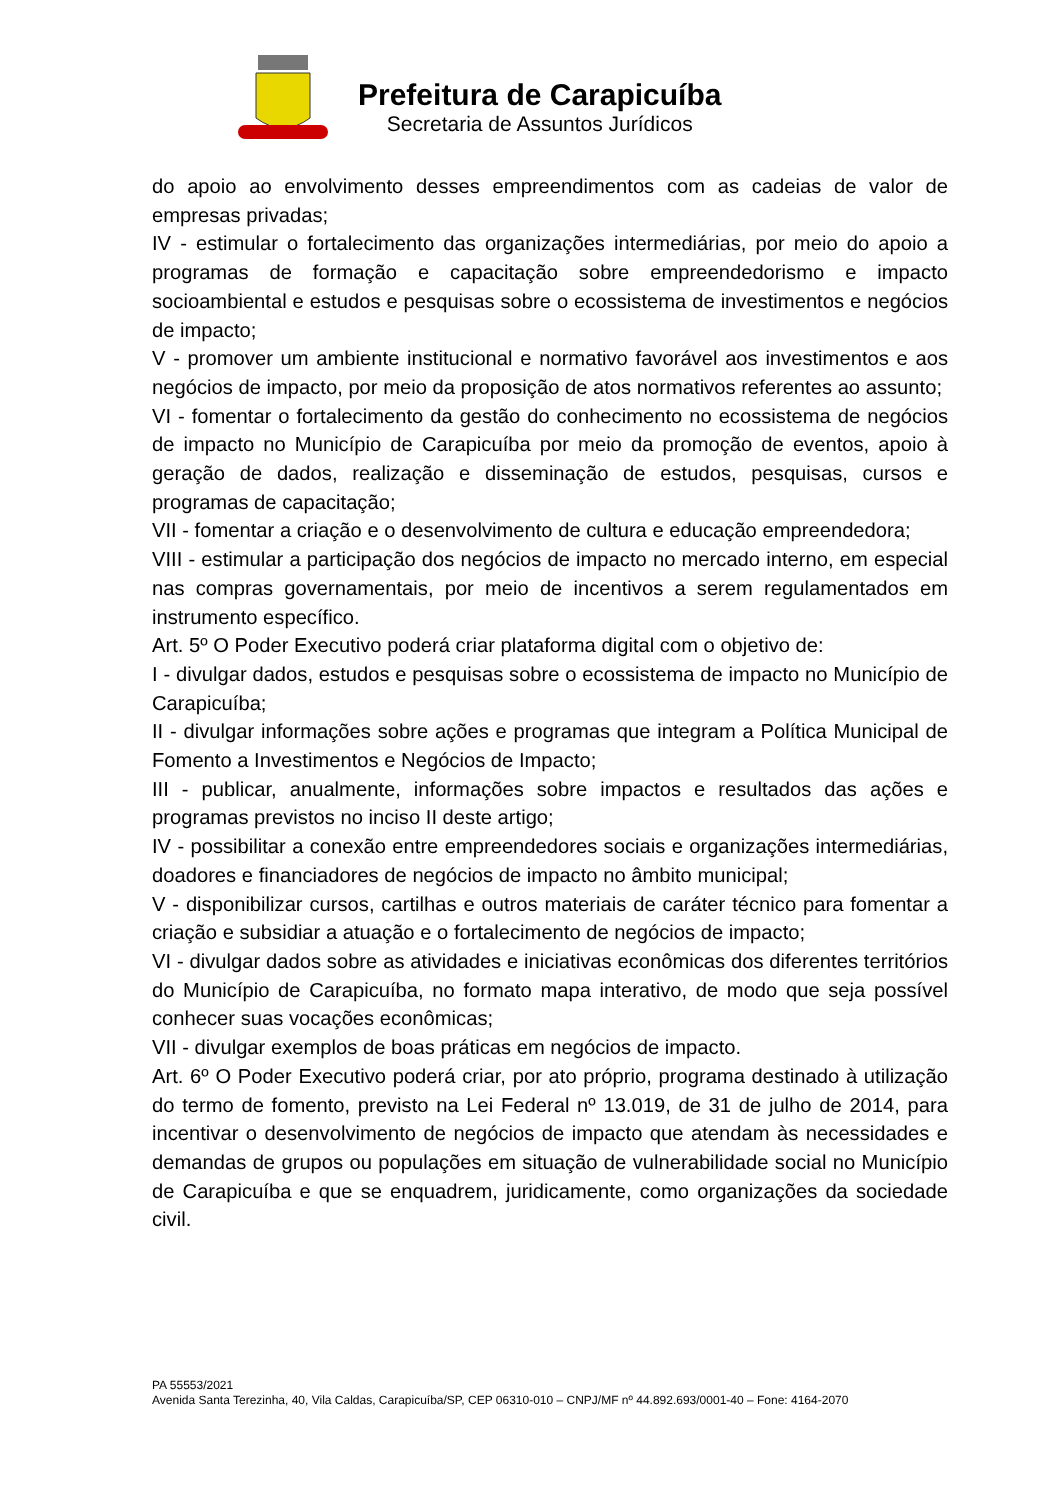Prefeitura de Carapicuíba
Secretaria de Assuntos Jurídicos
do apoio ao envolvimento desses empreendimentos com as cadeias de valor de empresas privadas;
IV - estimular o fortalecimento das organizações intermediárias, por meio do apoio a programas de formação e capacitação sobre empreendedorismo e impacto socioambiental e estudos e pesquisas sobre o ecossistema de investimentos e negócios de impacto;
V - promover um ambiente institucional e normativo favorável aos investimentos e aos negócios de impacto, por meio da proposição de atos normativos referentes ao assunto;
VI - fomentar o fortalecimento da gestão do conhecimento no ecossistema de negócios de impacto no Município de Carapicuíba por meio da promoção de eventos, apoio à geração de dados, realização e disseminação de estudos, pesquisas, cursos e programas de capacitação;
VII - fomentar a criação e o desenvolvimento de cultura e educação empreendedora;
VIII - estimular a participação dos negócios de impacto no mercado interno, em especial nas compras governamentais, por meio de incentivos a serem regulamentados em instrumento específico.
Art. 5º O Poder Executivo poderá criar plataforma digital com o objetivo de:
I - divulgar dados, estudos e pesquisas sobre o ecossistema de impacto no Município de Carapicuíba;
II - divulgar informações sobre ações e programas que integram a Política Municipal de Fomento a Investimentos e Negócios de Impacto;
III - publicar, anualmente, informações sobre impactos e resultados das ações e programas previstos no inciso II deste artigo;
IV - possibilitar a conexão entre empreendedores sociais e organizações intermediárias, doadores e financiadores de negócios de impacto no âmbito municipal;
V - disponibilizar cursos, cartilhas e outros materiais de caráter técnico para fomentar a criação e subsidiar a atuação e o fortalecimento de negócios de impacto;
VI - divulgar dados sobre as atividades e iniciativas econômicas dos diferentes territórios do Município de Carapicuíba, no formato mapa interativo, de modo que seja possível conhecer suas vocações econômicas;
VII - divulgar exemplos de boas práticas em negócios de impacto.
Art. 6º O Poder Executivo poderá criar, por ato próprio, programa destinado à utilização do termo de fomento, previsto na Lei Federal nº 13.019, de 31 de julho de 2014, para incentivar o desenvolvimento de negócios de impacto que atendam às necessidades e demandas de grupos ou populações em situação de vulnerabilidade social no Município de Carapicuíba e que se enquadrem, juridicamente, como organizações da sociedade civil.
PA 55553/2021
Avenida Santa Terezinha, 40, Vila Caldas, Carapicuíba/SP, CEP 06310-010 – CNPJ/MF nº 44.892.693/0001-40 – Fone: 4164-2070